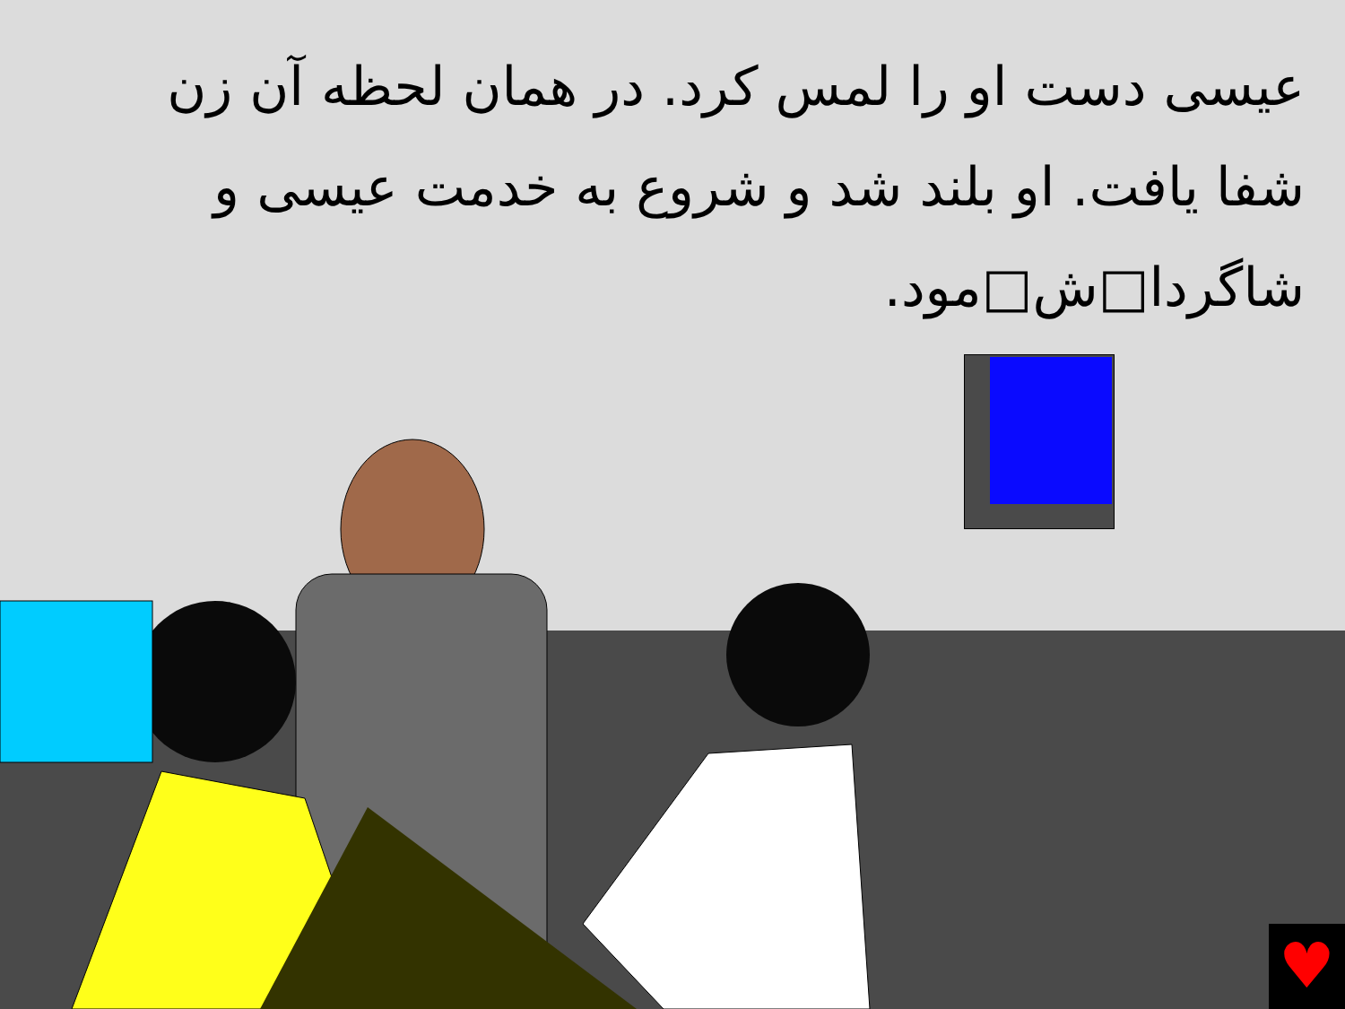عیسی دست او را لمس کرد. در همان لحظه آن زن شفا یافت. او بلند شد و شروع به خدمت عیسی و شاگردا□ش□مود.
♥